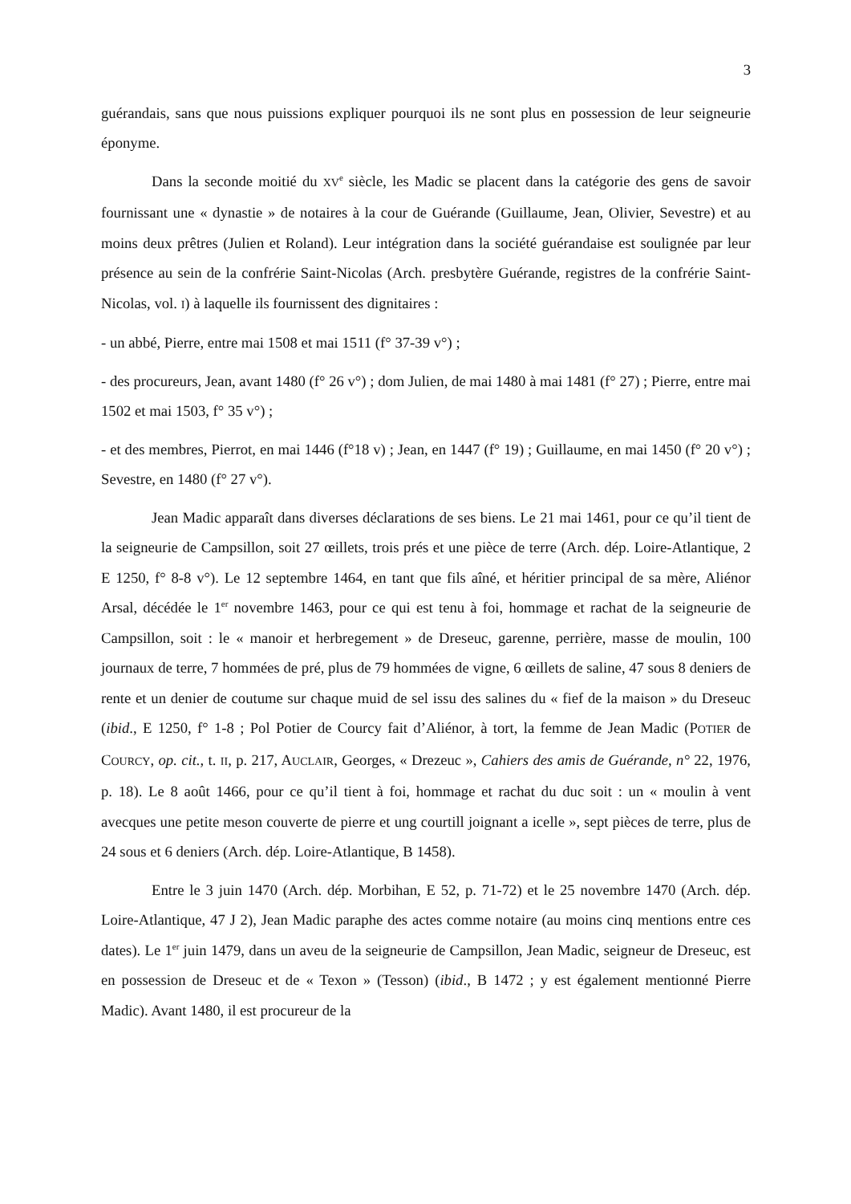3
guérandais, sans que nous puissions expliquer pourquoi ils ne sont plus en possession de leur seigneurie éponyme.
Dans la seconde moitié du XV<sup>e</sup> siècle, les Madic se placent dans la catégorie des gens de savoir fournissant une « dynastie » de notaires à la cour de Guérande (Guillaume, Jean, Olivier, Sevestre) et au moins deux prêtres (Julien et Roland). Leur intégration dans la société guérandaise est soulignée par leur présence au sein de la confrérie Saint-Nicolas (Arch. presbytère Guérande, registres de la confrérie Saint-Nicolas, vol. I) à laquelle ils fournissent des dignitaires :
- un abbé, Pierre, entre mai 1508 et mai 1511 (f° 37-39 v°) ;
- des procureurs, Jean, avant 1480 (f° 26 v°) ; dom Julien, de mai 1480 à mai 1481 (f° 27) ; Pierre, entre mai 1502 et mai 1503, f° 35 v°) ;
- et des membres, Pierrot, en mai 1446 (f°18 v) ; Jean, en 1447 (f° 19) ; Guillaume, en mai 1450 (f° 20 v°) ; Sevestre, en 1480 (f° 27 v°).
Jean Madic apparaît dans diverses déclarations de ses biens. Le 21 mai 1461, pour ce qu’il tient de la seigneurie de Campsillon, soit 27 œillets, trois prés et une pièce de terre (Arch. dép. Loire-Atlantique, 2 E 1250, f° 8-8 v°). Le 12 septembre 1464, en tant que fils aîné, et héritier principal de sa mère, Aliénor Arsal, décédée le 1<sup>er</sup> novembre 1463, pour ce qui est tenu à foi, hommage et rachat de la seigneurie de Campsillon, soit : le « manoir et herbregement » de Dreseuc, garenne, perrière, masse de moulin, 100 journaux de terre, 7 hommées de pré, plus de 79 hommées de vigne, 6 œillets de saline, 47 sous 8 deniers de rente et un denier de coutume sur chaque muid de sel issu des salines du « fief de la maison » du Dreseuc (ibid., E 1250, f° 1-8 ; Pol Potier de Courcy fait d’Aliénor, à tort, la femme de Jean Madic (POTIER de COURCY, op. cit., t. II, p. 217, AUCLAIR, Georges, « Drezeuc », Cahiers des amis de Guérande, n° 22, 1976, p. 18). Le 8 août 1466, pour ce qu’il tient à foi, hommage et rachat du duc soit : un « moulin à vent avecques une petite meson couverte de pierre et ung courtill joignant a icelle », sept pièces de terre, plus de 24 sous et 6 deniers (Arch. dép. Loire-Atlantique, B 1458).
Entre le 3 juin 1470 (Arch. dép. Morbihan, E 52, p. 71-72) et le 25 novembre 1470 (Arch. dép. Loire-Atlantique, 47 J 2), Jean Madic paraphe des actes comme notaire (au moins cinq mentions entre ces dates). Le 1<sup>er</sup> juin 1479, dans un aveu de la seigneurie de Campsillon, Jean Madic, seigneur de Dreseuc, est en possession de Dreseuc et de « Texon » (Tesson) (ibid., B 1472 ; y est également mentionné Pierre Madic). Avant 1480, il est procureur de la